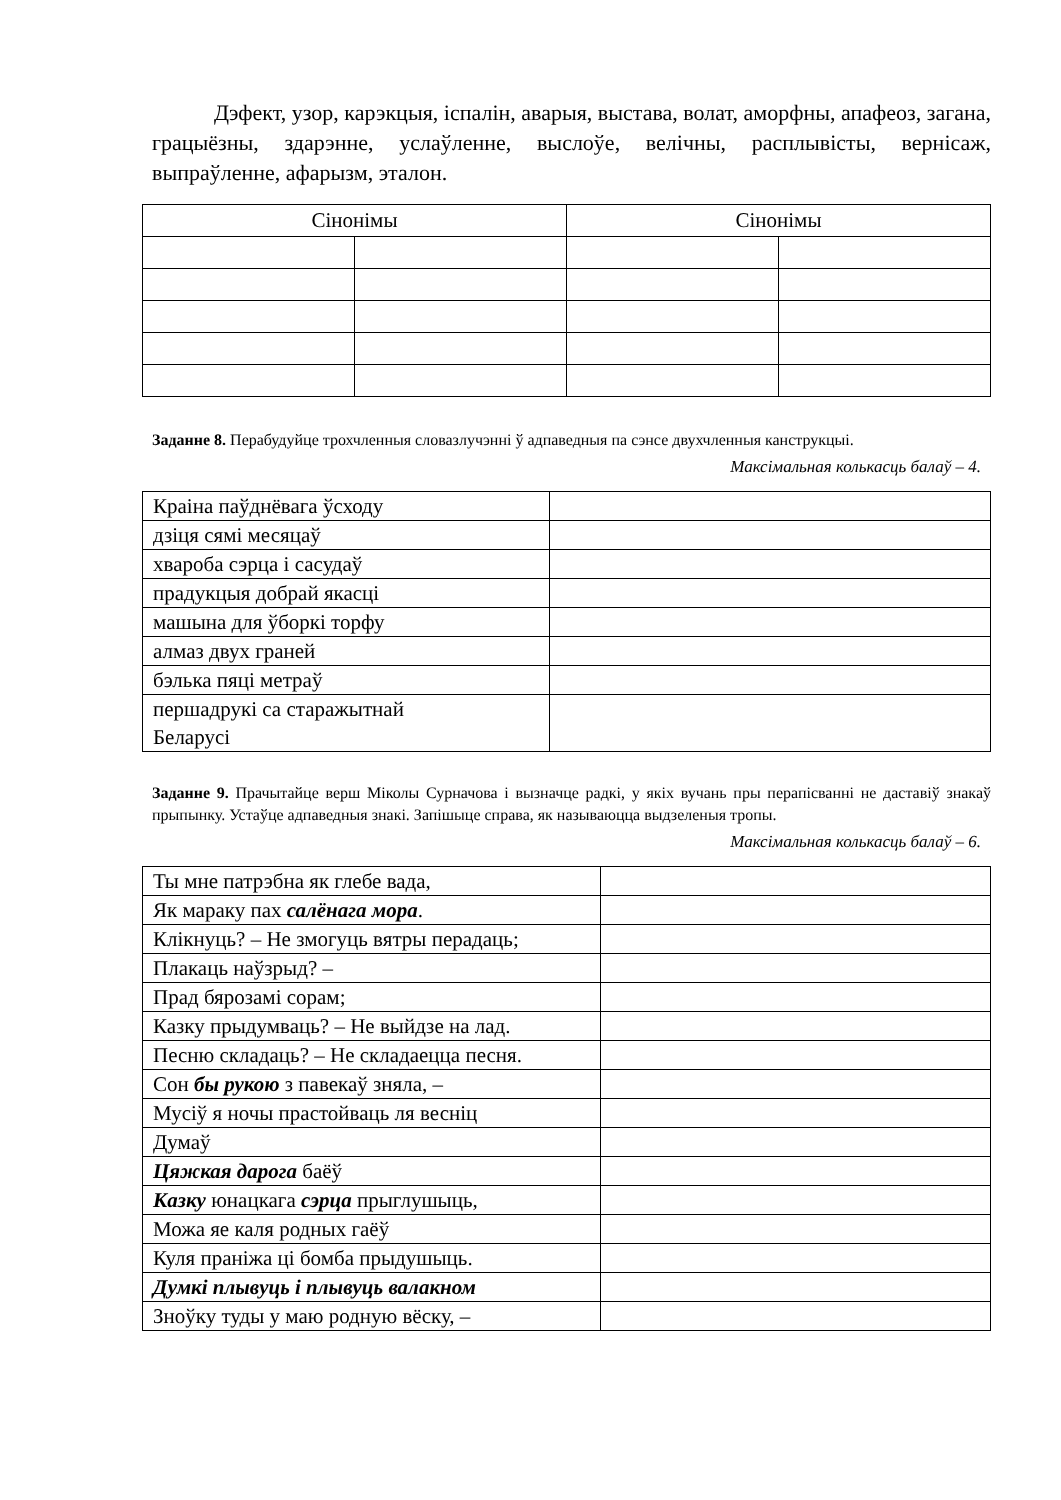Дэфект, узор, карэкцыя, іспалін, аварыя, выстава, волат, аморфны, апафеоз, загана, грацыёзны, здарэнне, услаўленне, выслоўе, велічны, расплывісты, вернісаж, выпраўленне, афарызм, эталон.
| Сінонімы | | Сінонімы | |
| --- | --- | --- | --- |
Заданне 8. Перабудуйце трохчленныя словазлучэнні ў адпаведныя па сэнсе двухчленныя канструкцыі.
Максімальная колькасць балаў – 4.
| Краіна паўднёвага ўсходу | |
| дзіця сямі месяцаў | |
| хвароба сэрца і сасудаў | |
| прадукцыя добрай якасці | |
| машына для ўборкі торфу | |
| алмаз двух граней | |
| бэлька пяці метраў | |
| першадрукі са старажытнай Беларусі | |
Заданне 9. Прачытайце верш Міколы Сурначова і вызначце радкі, у якіх вучань пры перапісванні не даставіў знакаў прыпынку. Устаўце адпаведныя знакі. Запішыце справа, як называюцца выдзеленыя тропы.
Максімальная колькасць балаў – 6.
| Ты мне патрэбна як глебе вада, | |
| Як мараку пах салёнага мора . | |
| Клікнуць? – Не змогуць вятры перадаць; | |
| Плакаць наўзрыд? – | |
| Прад бярозамі сорам; | |
| Казку прыдумваць? – Не выйдзе на лад. | |
| Песню складаць? – Не складаецца песня. | |
| Сон бы рукою з павекаў зняла, – | |
| Мусіў я ночы прастойваць ля веснiц | |
| Думаў | |
| Цяжкая дарога баёў | |
| Казку юнацкага сэрца прыглушыць, | |
| Можа яе каля родных гаёў | |
| Куля праніжа ці бомба прыдушыць. | |
| Думкі плывуць і плывуць валакном | |
| Зноўку туды у маю родную вёску, – | |